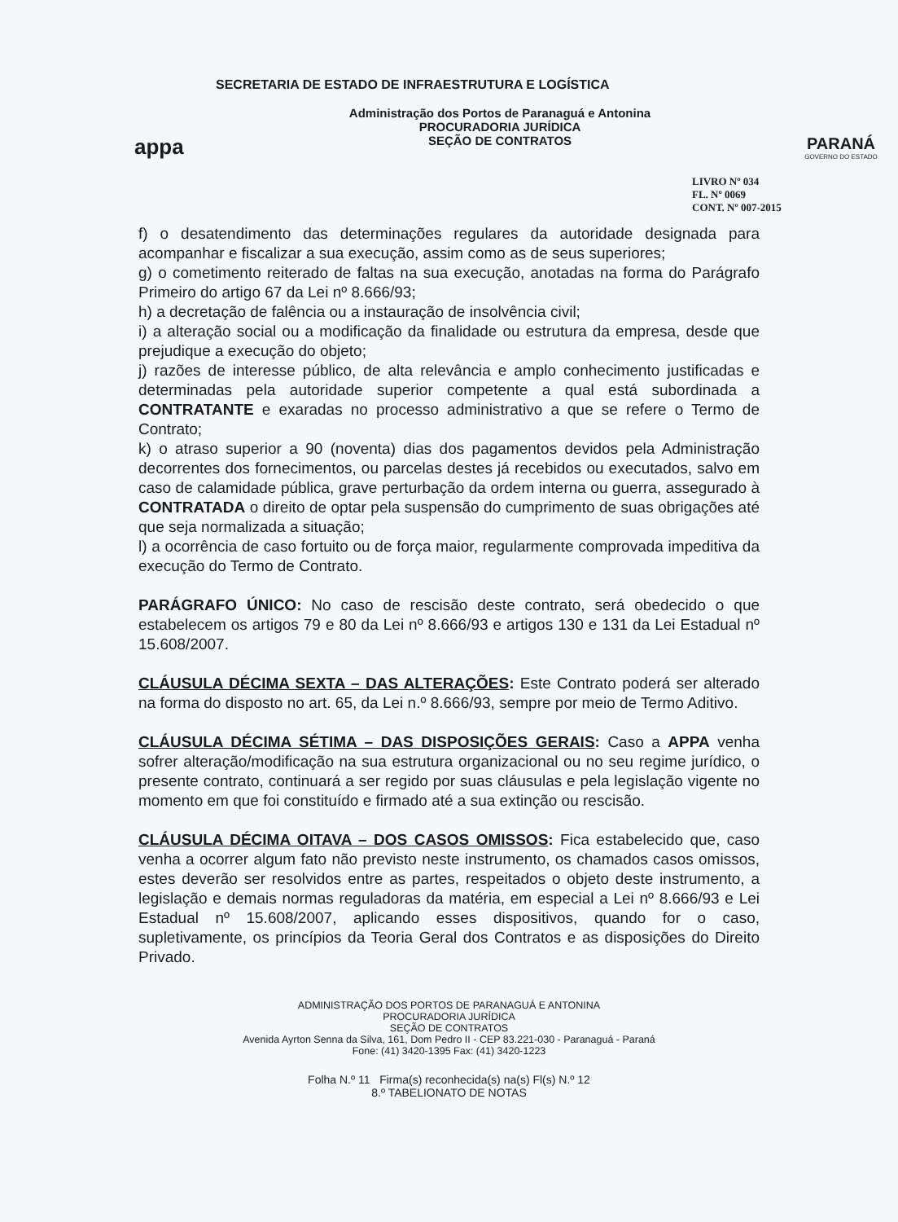appa
SECRETARIA DE ESTADO DE INFRAESTRUTURA E LOGÍSTICA
Administração dos Portos de Paranaguá e Antonina
PROCURADORIA JURÍDICA
SEÇÃO DE CONTRATOS
PARANÁ
GOVERNO DO ESTADO
LIVRO Nº 034
FL. Nº 0069
CONT. Nº 007-2015
f) o desatendimento das determinações regulares da autoridade designada para acompanhar e fiscalizar a sua execução, assim como as de seus superiores;
g) o cometimento reiterado de faltas na sua execução, anotadas na forma do Parágrafo Primeiro do artigo 67 da Lei nº 8.666/93;
h) a decretação de falência ou a instauração de insolvência civil;
i) a alteração social ou a modificação da finalidade ou estrutura da empresa, desde que prejudique a execução do objeto;
j) razões de interesse público, de alta relevância e amplo conhecimento justificadas e determinadas pela autoridade superior competente a qual está subordinada a CONTRATANTE e exaradas no processo administrativo a que se refere o Termo de Contrato;
k) o atraso superior a 90 (noventa) dias dos pagamentos devidos pela Administração decorrentes dos fornecimentos, ou parcelas destes já recebidos ou executados, salvo em caso de calamidade pública, grave perturbação da ordem interna ou guerra, assegurado à CONTRATADA o direito de optar pela suspensão do cumprimento de suas obrigações até que seja normalizada a situação;
l) a ocorrência de caso fortuito ou de força maior, regularmente comprovada impeditiva da execução do Termo de Contrato.
PARÁGRAFO ÚNICO: No caso de rescisão deste contrato, será obedecido o que estabelecem os artigos 79 e 80 da Lei nº 8.666/93 e artigos 130 e 131 da Lei Estadual nº 15.608/2007.
CLÁUSULA DÉCIMA SEXTA – DAS ALTERAÇÕES: Este Contrato poderá ser alterado na forma do disposto no art. 65, da Lei n.º 8.666/93, sempre por meio de Termo Aditivo.
CLÁUSULA DÉCIMA SÉTIMA – DAS DISPOSIÇÕES GERAIS: Caso a APPA venha sofrer alteração/modificação na sua estrutura organizacional ou no seu regime jurídico, o presente contrato, continuará a ser regido por suas cláusulas e pela legislação vigente no momento em que foi constituído e firmado até a sua extinção ou rescisão.
CLÁUSULA DÉCIMA OITAVA – DOS CASOS OMISSOS: Fica estabelecido que, caso venha a ocorrer algum fato não previsto neste instrumento, os chamados casos omissos, estes deverão ser resolvidos entre as partes, respeitados o objeto deste instrumento, a legislação e demais normas reguladoras da matéria, em especial a Lei nº 8.666/93 e Lei Estadual nº 15.608/2007, aplicando esses dispositivos, quando for o caso, supletivamente, os princípios da Teoria Geral dos Contratos e as disposições do Direito Privado.
ADMINISTRAÇÃO DOS PORTOS DE PARANAGUÁ E ANTONINA
PROCURADORIA JURÍDICA
SEÇÃO DE CONTRATOS
Avenida Ayrton Senna da Silva, 161, Dom Pedro II - CEP 83.221-030 - Paranaguá - Paraná
Fone: (41) 3420-1395 Fax: (41) 3420-1223
Folha N.º 11 Firma(s) reconhecida(s) na(s) Fl(s) N.º 12
8.º TABELIONATO DE NOTAS